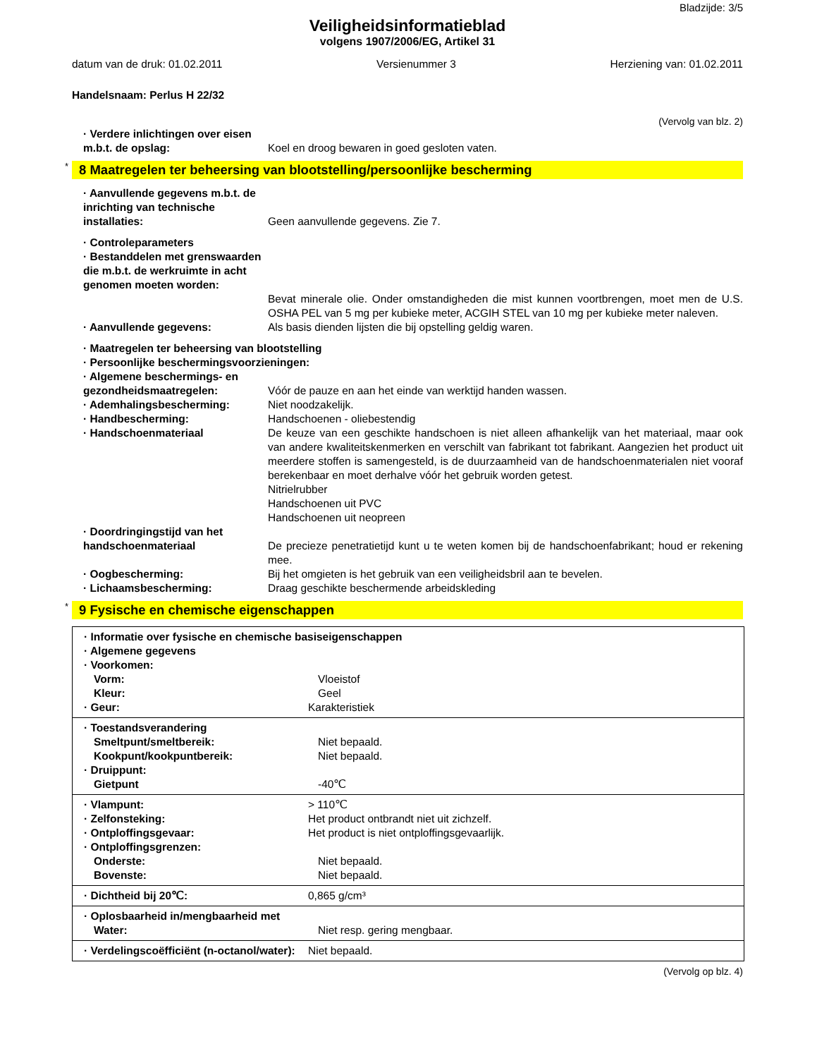Bladzijde: 3/5
Veiligheidsinformatieblad
volgens 1907/2006/EG, Artikel 31
datum van de druk: 01.02.2011 Versienummer 3 Herziening van: 01.02.2011
Handelsnaam: Perlus H 22/32
(Vervolg van blz. 2)
· Verdere inlichtingen over eisen m.b.t. de opslag:
Koel en droog bewaren in goed gesloten vaten.
* 8 Maatregelen ter beheersing van blootstelling/persoonlijke bescherming
· Aanvullende gegevens m.b.t. de inrichting van technische installaties:
Geen aanvullende gegevens. Zie 7.
· Controleparameters
· Bestanddelen met grenswaarden die m.b.t. de werkruimte in acht genomen moeten worden:
Bevat minerale olie. Onder omstandigheden die mist kunnen voortbrengen, moet men de U.S. OSHA PEL van 5 mg per kubieke meter, ACGIH STEL van 10 mg per kubieke meter naleven.
· Aanvullende gegevens: Als basis dienden lijsten die bij opstelling geldig waren.
· Maatregelen ter beheersing van blootstelling
· Persoonlijke beschermingsvoorzieningen:
· Algemene beschermings- en gezondheidsmaatregelen:
Vóór de pauze en aan het einde van werktijd handen wassen.
· Ademhalingsbescherming: Niet noodzakelijk.
· Handbescherming: Handschoenen - oliebestendig
· Handschoenmateriaal De keuze van een geschikte handschoen is niet alleen afhankelijk van het materiaal, maar ook van andere kwaliteitskenmerken en verschilt van fabrikant tot fabrikant. Aangezien het product uit meerdere stoffen is samengesteld, is de duurzaamheid van de handschoenmaterialen niet vooraf berekenbaar en moet derhalve vóór het gebruik worden getest.
Nitrielrubber
Handschoenen uit PVC
Handschoenen uit neopreen
· Doordringingstijd van het handschoenmateriaal
De precieze penetratietijd kunt u te weten komen bij de handschoenfabrikant; houd er rekening mee.
· Oogbescherming: Bij het omgieten is het gebruik van een veiligheidsbril aan te bevelen.
· Lichaamsbescherming: Draag geschikte beschermende arbeidskleding
* 9 Fysische en chemische eigenschappen
| · Informatie over fysische en chemische basiseigenschappen · Algemene gegevens · Voorkomen: Vorm: Vloeistof Kleur: Geel · Geur: Karakteristiek |
| · Toestandsverandering Smeltpunt/smeltbereik: Niet bepaald. Kookpunt/kookpuntbereik: Niet bepaald. · Druippunt: Gietpunt -40℃ |
| · Vlampunt: > 110℃ · Zelfonsteking: Het product ontbrandt niet uit zichzelf. · Ontploffingsgevaar: Het product is niet ontploffingsgevaarlijk. · Ontploffingsgrenzen: Onderste: Niet bepaald. Bovenste: Niet bepaald. |
| · Dichtheid bij 20℃: 0,865 g/cm³ |
| · Oplosbaarheid in/mengbaarheid met Water: Niet resp. gering mengbaar. |
| · Verdelingscoëfficiënt (n-octanol/water): Niet bepaald. |
(Vervolg op blz. 4)